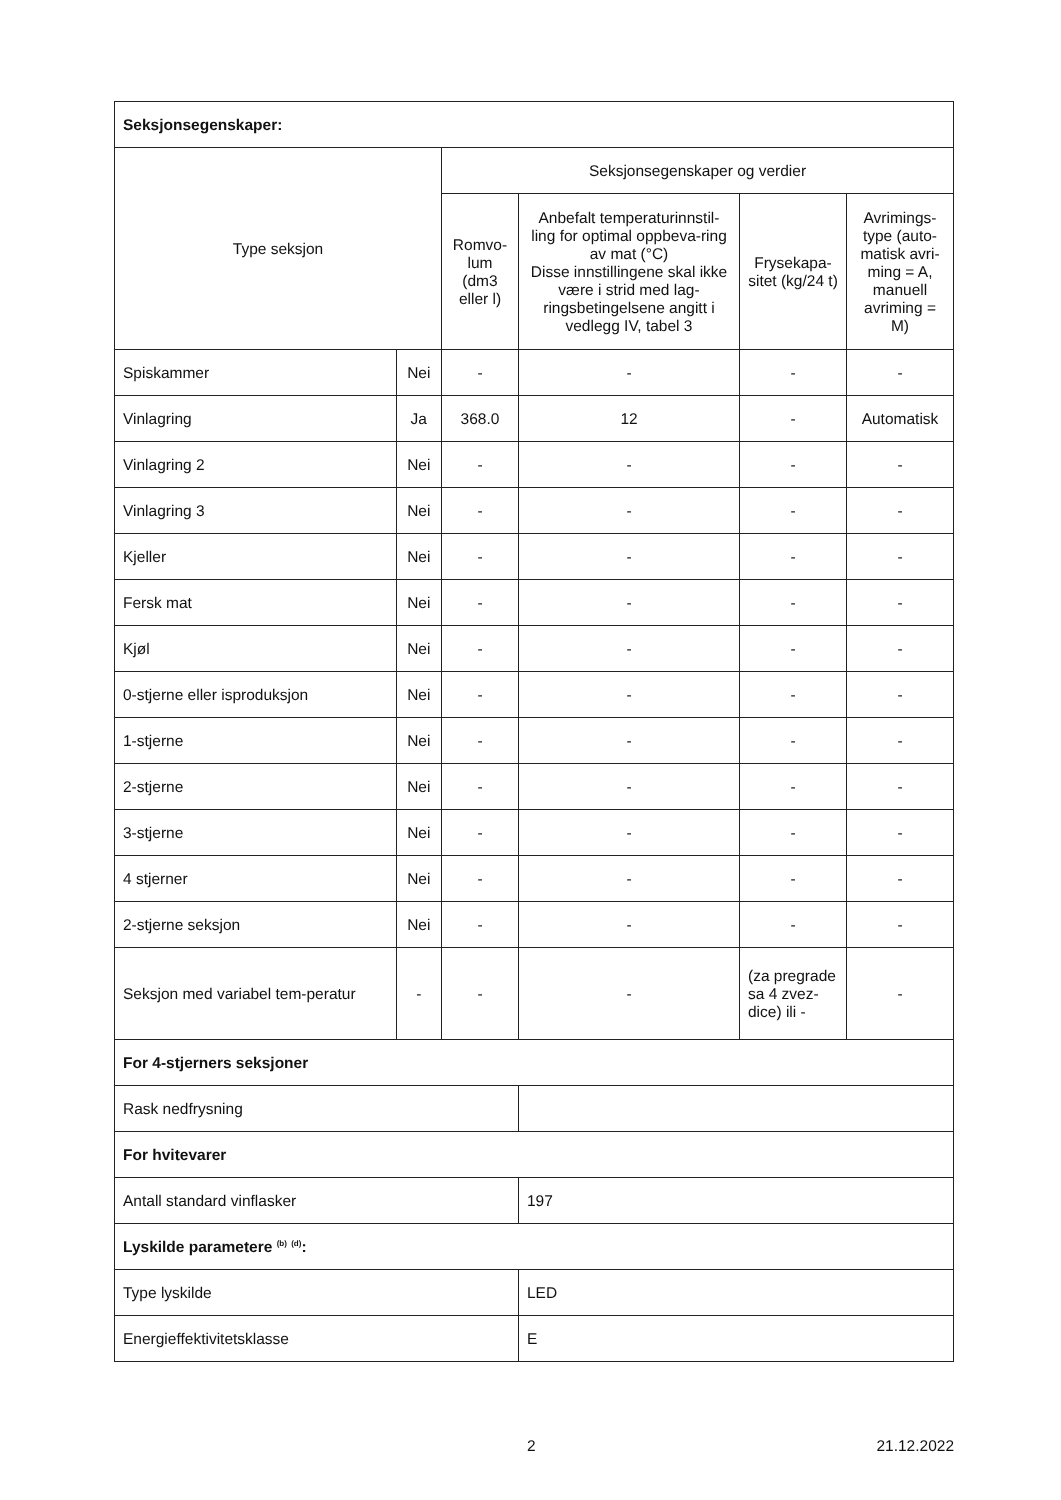| Seksjonsegenskaper: | | | | | |
| Type seksjon | | Seksjonsegenskaper og verdier | | | |
| | | Romvo-lum (dm3 eller l) | Anbefalt temperaturinnstil-ling for optimal oppbeva-ring av mat (°C) Disse innstillingene skal ikke være i strid med lag-ringsbetingelsene angitt i vedlegg IV, tabel 3 | Frysekapa-sitet (kg/24 t) | Avrimings-type (auto-matisk avri-ming = A, manuell avriming = M) |
| Spiskammer | Nei | - | - | - | - |
| Vinlagring | Ja | 368.0 | 12 | - | Automatisk |
| Vinlagring 2 | Nei | - | - | - | - |
| Vinlagring 3 | Nei | - | - | - | - |
| Kjeller | Nei | - | - | - | - |
| Fersk mat | Nei | - | - | - | - |
| Kjøl | Nei | - | - | - | - |
| 0-stjerne eller isproduksjon | Nei | - | - | - | - |
| 1-stjerne | Nei | - | - | - | - |
| 2-stjerne | Nei | - | - | - | - |
| 3-stjerne | Nei | - | - | - | - |
| 4 stjerner | Nei | - | - | - | - |
| 2-stjerne seksjon | Nei | - | - | - | - |
| Seksjon med variabel tem-peratur | - | - | - | (za pregrade sa 4 zvez-dice) ili - | - |
| For 4-stjerners seksjoner | | | | | |
| Rask nedfrysning | | | | | |
| For hvitevarer | | | | | |
| Antall standard vinflasker | | | 197 | | |
| Lyskilde parametere <sup>(b)</sup> <sup>(d)</sup>: | | | | | |
| Type lyskilde | | | LED | | |
| Energieffektivitetsklasse | | | E | | |
2 21.12.2022